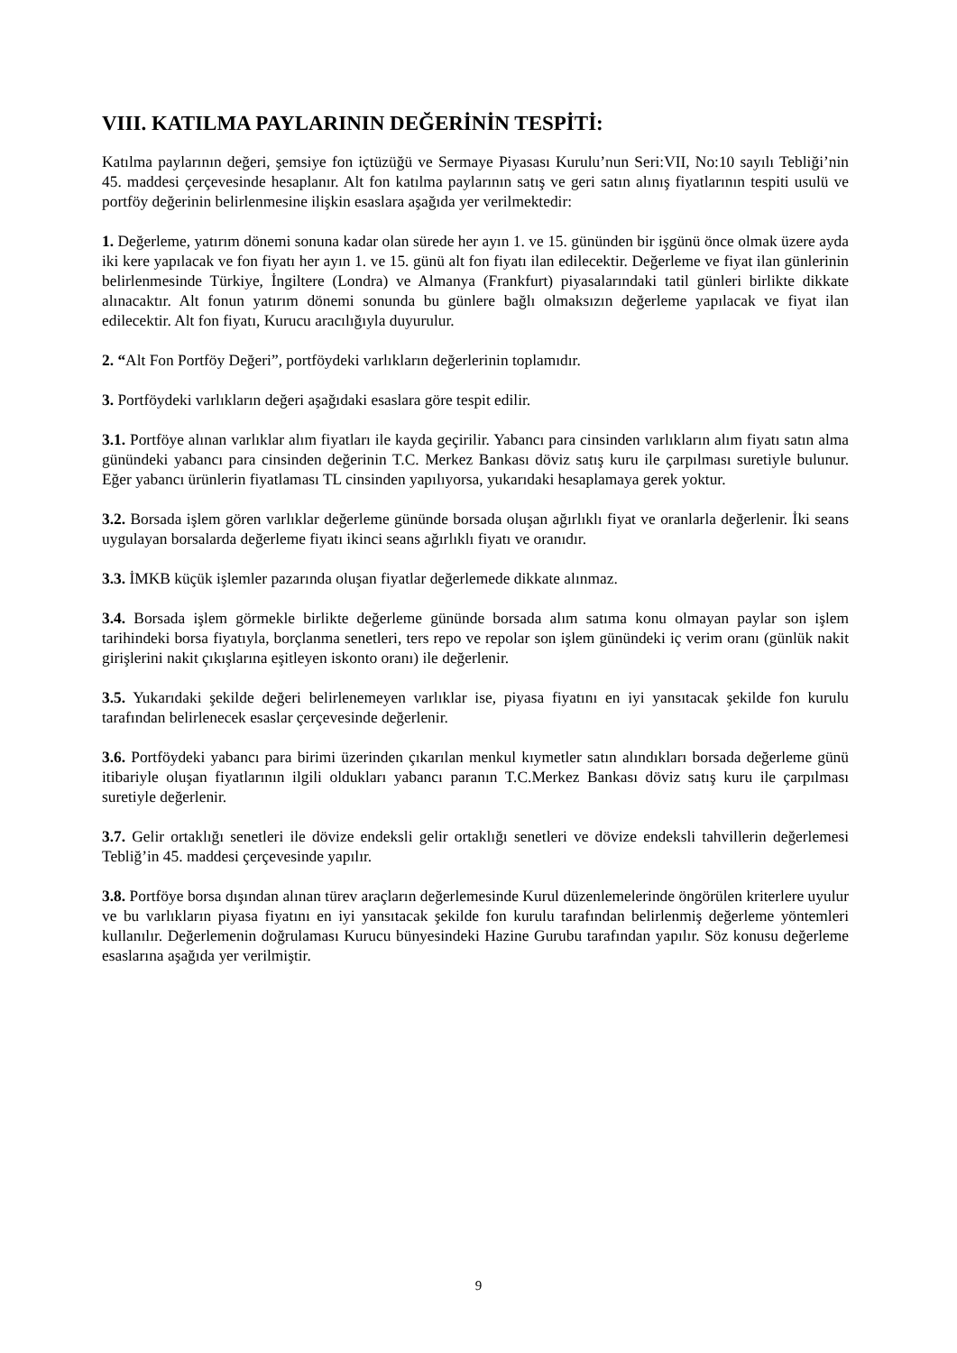VIII. KATILMA PAYLARININ DEĞERİNİN TESPİTİ:
Katılma paylarının değeri, şemsiye fon içtüzüğü ve Sermaye Piyasası Kurulu’nun Seri:VII, No:10 sayılı Tebliği’nin 45. maddesi çerçevesinde hesaplanır. Alt fon katılma paylarının satış ve geri satın alınış fiyatlarının tespiti usulü ve portföy değerinin belirlenmesine ilişkin esaslara aşağıda yer verilmektedir:
1. Değerleme, yatırım dönemi sonuna kadar olan sürede her ayın 1. ve 15. gününden bir işgünü önce olmak üzere ayda iki kere yapılacak ve fon fiyatı her ayın 1. ve 15. günü alt fon fiyatı ilan edilecektir. Değerleme ve fiyat ilan günlerinin belirlenmesinde Türkiye, İngiltere (Londra) ve Almanya (Frankfurt) piyasalarındaki tatil günleri birlikte dikkate alınacaktır. Alt fonun yatırım dönemi sonunda bu günlere bağlı olmaksızın değerleme yapılacak ve fiyat ilan edilecektir. Alt fon fiyatı, Kurucu aracılığıyla duyurulur.
2. “Alt Fon Portföy Değeri”, portföydeki varlıkların değerlerinin toplamıdır.
3. Portföydeki varlıkların değeri aşağıdaki esaslara göre tespit edilir.
3.1. Portföye alınan varlıklar alım fiyatları ile kayda geçirilir. Yabancı para cinsinden varlıkların alım fiyatı satın alma günündeki yabancı para cinsinden değerinin T.C. Merkez Bankası döviz satış kuru ile çarpılması suretiyle bulunur. Eğer yabancı ürünlerin fiyatlaması TL cinsinden yapılıyorsa, yukarıdaki hesaplamaya gerek yoktur.
3.2. Borsada işlem gören varlıklar değerleme gününde borsada oluşan ağırlıklı fiyat ve oranlarla değerlenir. İki seans uygulayan borsalarda değerleme fiyatı ikinci seans ağırlıklı fiyatı ve oranıdır.
3.3. İMKB küçük işlemler pazarında oluşan fiyatlar değerlemede dikkate alınmaz.
3.4. Borsada işlem görmekle birlikte değerleme gününde borsada alım satıma konu olmayan paylar son işlem tarihindeki borsa fiyatıyla, borçlanma senetleri, ters repo ve repolar son işlem günündeki iç verim oranı (günlük nakit girişlerini nakit çıkışlarına eşitleyen iskonto oranı) ile değerlenir.
3.5. Yukarıdaki şekilde değeri belirlenemeyen varlıklar ise, piyasa fiyatını en iyi yansıtacak şekilde fon kurulu tarafından belirlenecek esaslar çerçevesinde değerlenir.
3.6. Portföydeki yabancı para birimi üzerinden çıkarılan menkul kıymetler satın alındıkları borsada değerleme günü itibariyle oluşan fiyatlarının ilgili oldukları yabancı paranın T.C.Merkez Bankası döviz satış kuru ile çarpılması suretiyle değerlenir.
3.7. Gelir ortaklığı senetleri ile dövize endeksli gelir ortaklığı senetleri ve dövize endeksli tahvillerin değerlemesi Tebliğ’in 45. maddesi çerçevesinde yapılır.
3.8. Portföye borsa dışından alınan türev araçların değerlemesinde Kurul düzenlemelerinde öngörülen kriterlere uyulur ve bu varlıkların piyasa fiyatını en iyi yansıtacak şekilde fon kurulu tarafından belirlenmiş değerleme yöntemleri kullanılır. Değerlemenin doğrulaması Kurucu bünyesindeki Hazine Gurubu tarafından yapılır. Söz konusu değerleme esaslarına aşağıda yer verilmiştir.
9